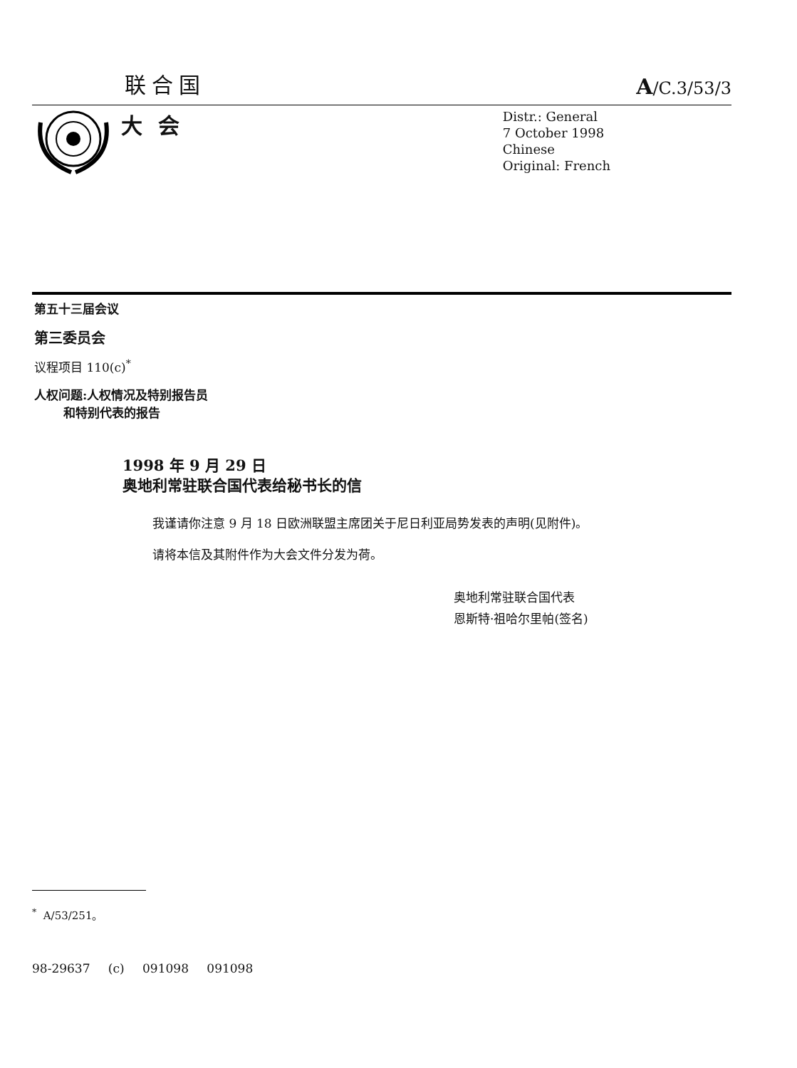联合国 A/C.3/53/3
大会
Distr.: General
7 October 1998
Chinese
Original: French
第五十三届会议
第三委员会
议程项目 110(c)<sup>*</sup>
人权问题:人权情况及特别报告员
和特别代表的报告
1998 年 9 月 29 日
奥地利常驻联合国代表给秘书长的信
我谨请你注意 9 月 18 日欧洲联盟主席团关于尼日利亚局势发表的声明(见附件)。
请将本信及其附件作为大会文件分发为荷。
奥地利常驻联合国代表
恩斯特·祖哈尔里帕(签名)
<sup>*</sup> A/53/251。
98-29637 (c) 091098 091098